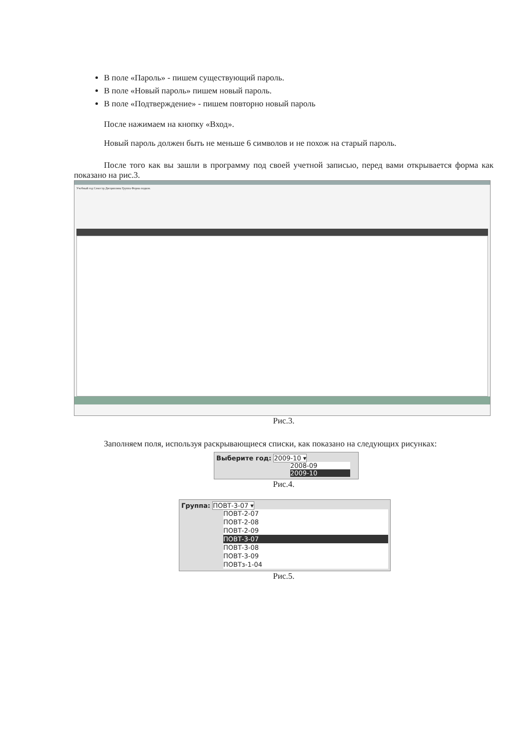В поле «Пароль» - пишем существующий пароль.
В поле «Новый пароль» пишем новый пароль.
В поле «Подтверждение» - пишем повторно новый пароль
После нажимаем на кнопку «Вход».
Новый пароль должен быть не меньше 6 символов и не похож на старый пароль.
После того как вы зашли в программу под своей учетной записью, перед вами открывается форма как показано на рис.3.
Учебный год Семестр Дисциплина Группа Форма подкон.
Рис.3.
Заполняем поля, используя раскрывающиеся списки, как показано на следующих рисунках:
Выберите год: 2009-10 ▾
2008-09
2009-10
Рис.4.
Группа: ПОВТ-3-07 ▾
ПОВТ-2-07
ПОВТ-2-08
ПОВТ-2-09
ПОВТ-3-07
ПОВТ-3-08
ПОВТ-3-09
ПОВТз-1-04
Рис.5.